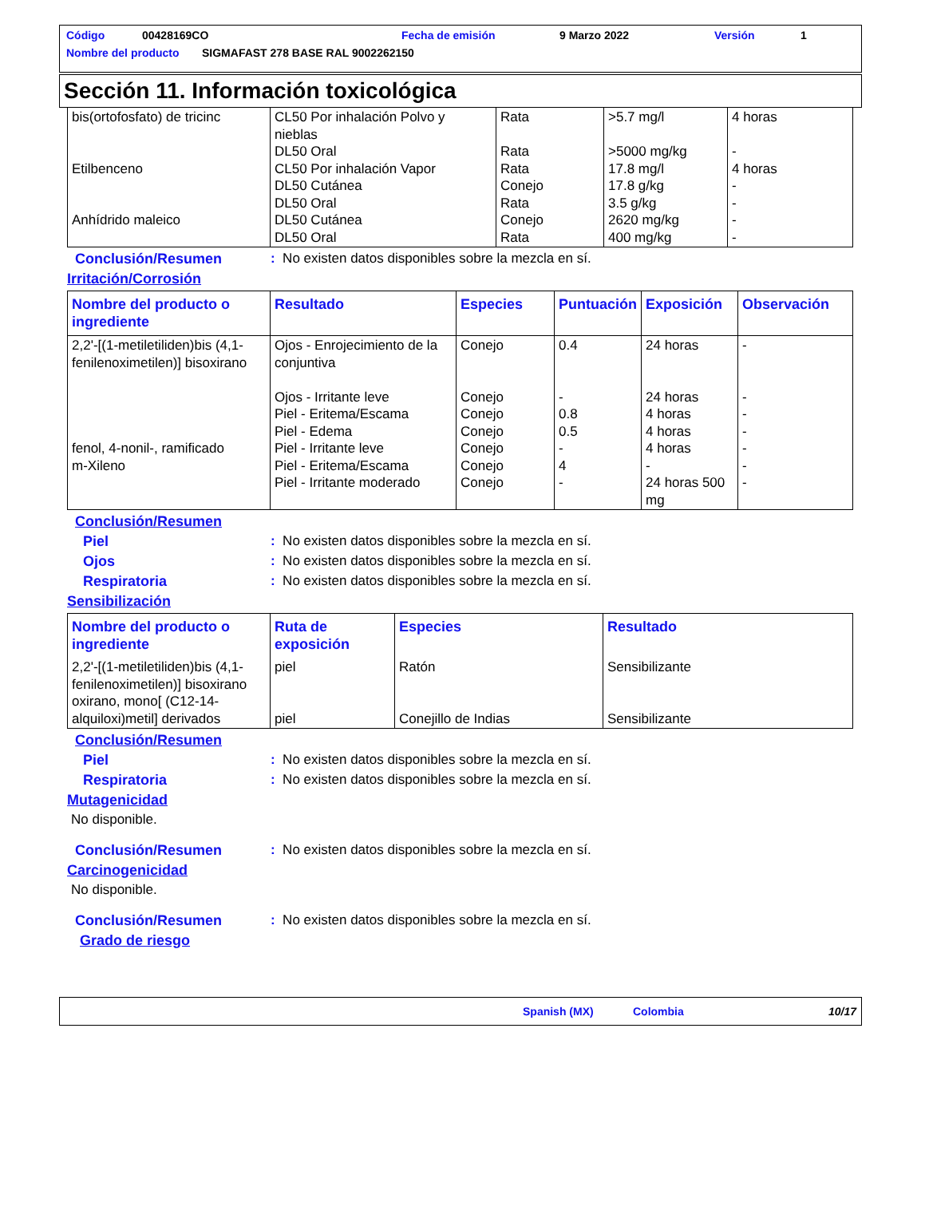Código 00428169CO Fecha de emisión 9 Marzo 2022 Versión 1
Nombre del producto SIGMAFAST 278 BASE RAL 9002262150
Sección 11. Información toxicológica
| bis(ortofosfato) de tricinc Etilbenceno Anhídrido maleico | CL50 Por inhalación Polvo y nieblas DL50 Oral CL50 Por inhalación Vapor DL50 Cutánea DL50 Oral DL50 Cutánea DL50 Oral | Rata Rata Rata Conejo Rata Conejo Rata | >5.7 mg/l >5000 mg/kg 17.8 mg/l 17.8 g/kg 3.5 g/kg 2620 mg/kg 400 mg/kg | 4 horas - 4 horas - - - - |
Conclusión/Resumen: No existen datos disponibles sobre la mezcla en sí.
Irritación/Corrosión
| Nombre del producto o ingrediente | Resultado | Especies | Puntuación | Exposición | Observación |
| --- | --- | --- | --- | --- | --- |
| 2,2'-[(1-metiletiliden)bis (4,1-fenilenoximetilen)] bisoxirano fenol, 4-nonil-, ramificado m-Xileno | Ojos - Enrojecimiento de la conjuntiva Ojos - Irritante leve Piel - Eritema/Escama Piel - Edema Piel - Irritante leve Piel - Eritema/Escama Piel - Irritante moderado | Conejo Conejo Conejo Conejo Conejo Conejo Conejo | 0.4 - 0.8 0.5 - 4 - | 24 horas 24 horas 4 horas 4 horas 4 horas - 24 horas 500 mg | - - - - - - - |
Conclusión/Resumen
Piel: No existen datos disponibles sobre la mezcla en sí.
Ojos: No existen datos disponibles sobre la mezcla en sí.
Respiratoria: No existen datos disponibles sobre la mezcla en sí.
Sensibilización
| Nombre del producto o ingrediente | Ruta de exposición | Especies | Resultado |
| --- | --- | --- | --- |
| 2,2'-[(1-metiletiliden)bis (4,1-fenilenoximetilen)] bisoxirano oxirano, mono[ (C12-14-alquiloxi)metil] derivados | piel piel | Ratón Conejillo de Indias | Sensibilizante Sensibilizante |
Conclusión/Resumen
Piel: No existen datos disponibles sobre la mezcla en sí.
Respiratoria: No existen datos disponibles sobre la mezcla en sí.
Mutagenicidad
No disponible.
Conclusión/Resumen: No existen datos disponibles sobre la mezcla en sí.
Carcinogenicidad
No disponible.
Conclusión/Resumen: No existen datos disponibles sobre la mezcla en sí.
Grado de riesgo
Spanish (MX) Colombia 10/17